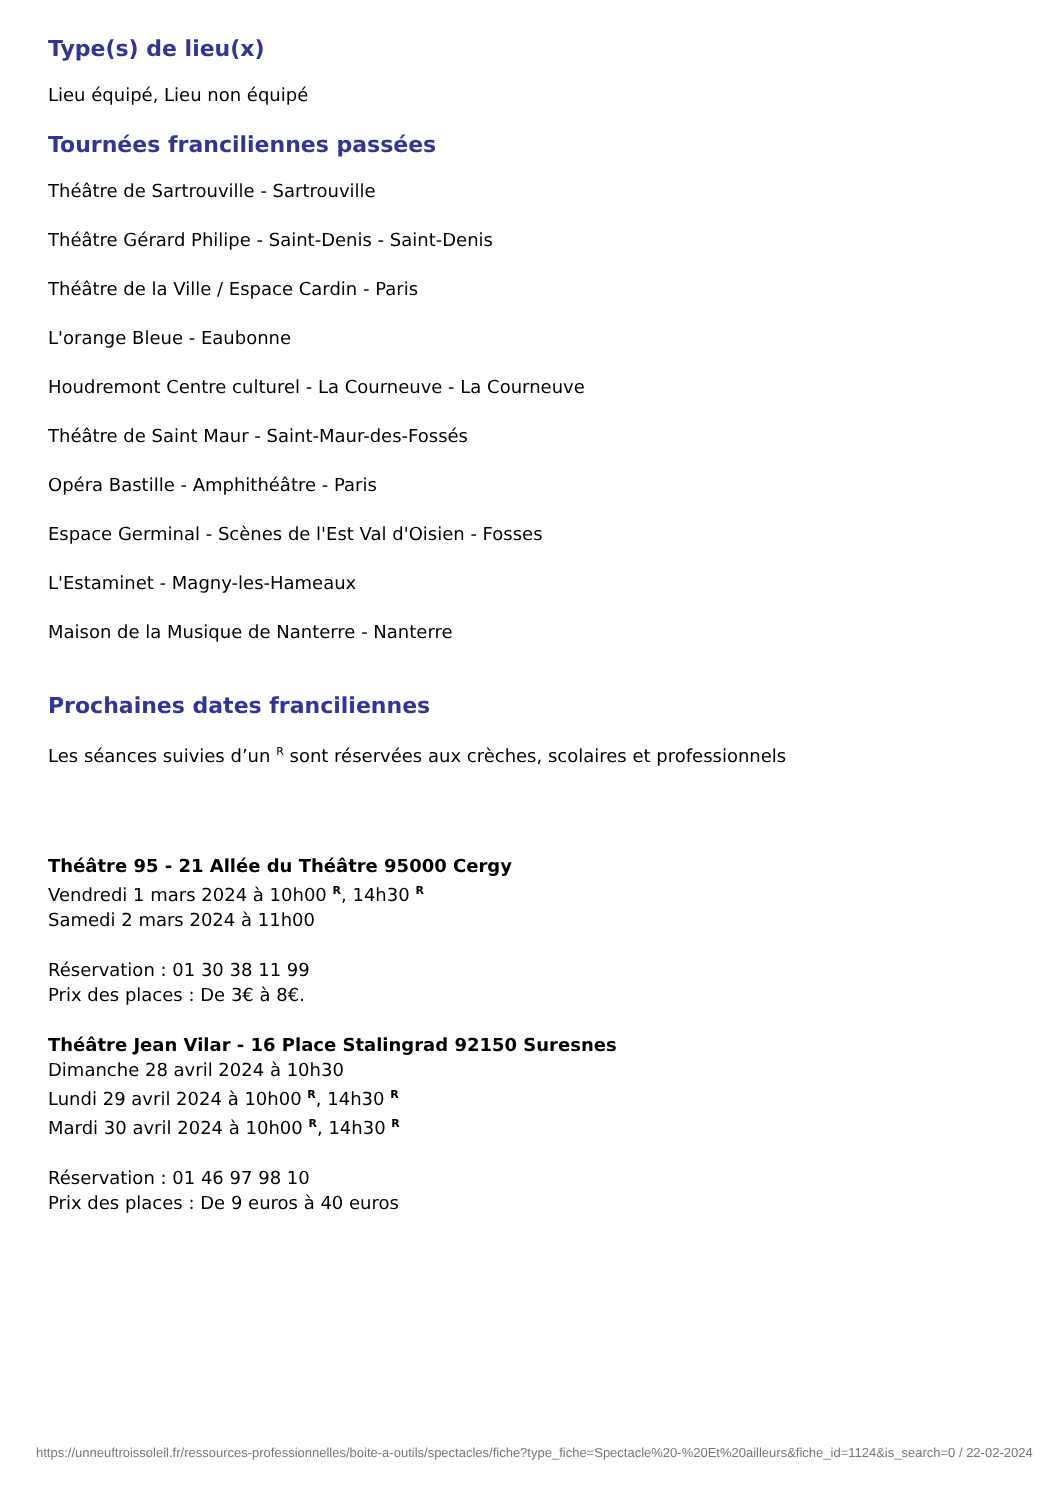Type(s) de lieu(x)
Lieu équipé, Lieu non équipé
Tournées franciliennes passées
Théâtre de Sartrouville - Sartrouville
Théâtre Gérard Philipe - Saint-Denis - Saint-Denis
Théâtre de la Ville / Espace Cardin - Paris
L'orange Bleue - Eaubonne
Houdremont Centre culturel - La Courneuve - La Courneuve
Théâtre de Saint Maur - Saint-Maur-des-Fossés
Opéra Bastille - Amphithéâtre - Paris
Espace Germinal - Scènes de l'Est Val d'Oisien - Fosses
L'Estaminet - Magny-les-Hameaux
Maison de la Musique de Nanterre - Nanterre
Prochaines dates franciliennes
Les séances suivies d’un <sup>R</sup> sont réservées aux crèches, scolaires et professionnels
Théâtre 95 - 21 Allée du Théâtre 95000 Cergy
Vendredi 1 mars 2024 à 10h00 <sup>R</sup>, 14h30 <sup>R</sup>
Samedi 2 mars 2024 à 11h00
Réservation : 01 30 38 11 99
Prix des places : De 3€ à 8€.
Théâtre Jean Vilar - 16 Place Stalingrad 92150 Suresnes
Dimanche 28 avril 2024 à 10h30
Lundi 29 avril 2024 à 10h00 <sup>R</sup>, 14h30 <sup>R</sup>
Mardi 30 avril 2024 à 10h00 <sup>R</sup>, 14h30 <sup>R</sup>
Réservation : 01 46 97 98 10
Prix des places : De 9 euros à 40 euros
https://unneuftroissoleil.fr/ressources-professionnelles/boite-a-outils/spectacles/fiche?type_fiche=Spectacle%20-%20Et%20ailleurs&fiche_id=1124&is_search=0 / 22-02-2024